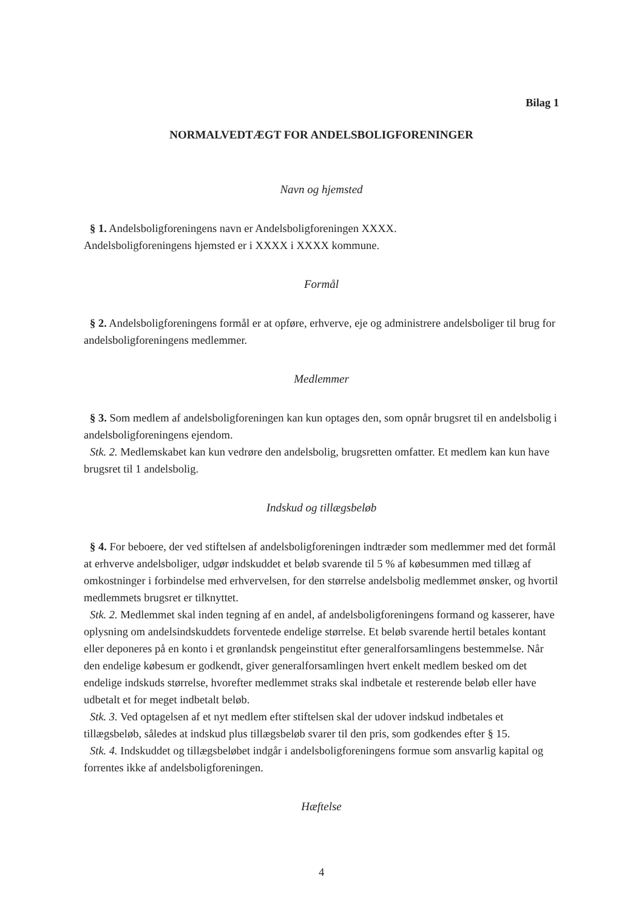Bilag 1
NORMALVEDTÆGT FOR ANDELSBOLIGFORENINGER
Navn og hjemsted
§ 1. Andelsboligforeningens navn er Andelsboligforeningen XXXX.
Andelsboligforeningens hjemsted er i XXXX i XXXX kommune.
Formål
§ 2. Andelsboligforeningens formål er at opføre, erhverve, eje og administrere andelsboliger til brug for andelsboligforeningens medlemmer.
Medlemmer
§ 3. Som medlem af andelsboligforeningen kan kun optages den, som opnår brugsret til en andelsbolig i andelsboligforeningens ejendom.
Stk. 2. Medlemskabet kan kun vedrøre den andelsbolig, brugsretten omfatter. Et medlem kan kun have brugsret til 1 andelsbolig.
Indskud og tillægsbeløb
§ 4. For beboere, der ved stiftelsen af andelsboligforeningen indtræder som medlemmer med det formål at erhverve andelsboliger, udgør indskuddet et beløb svarende til 5 % af købesummen med tillæg af omkostninger i forbindelse med erhvervelsen, for den størrelse andelsbolig medlemmet ønsker, og hvortil medlemmets brugsret er tilknyttet.
Stk. 2. Medlemmet skal inden tegning af en andel, af andelsboligforeningens formand og kasserer, have oplysning om andelsindskuddets forventede endelige størrelse. Et beløb svarende hertil betales kontant eller deponeres på en konto i et grønlandsk pengeinstitut efter generalforsamlingens bestemmelse. Når den endelige købesum er godkendt, giver generalforsamlingen hvert enkelt medlem besked om det endelige indskuds størrelse, hvorefter medlemmet straks skal indbetale et resterende beløb eller have udbetalt et for meget indbetalt beløb.
Stk. 3. Ved optagelsen af et nyt medlem efter stiftelsen skal der udover indskud indbetales et tillægsbeløb, således at indskud plus tillægsbeløb svarer til den pris, som godkendes efter § 15.
Stk. 4. Indskuddet og tillægsbeløbet indgår i andelsboligforeningens formue som ansvarlig kapital og forrentes ikke af andelsboligforeningen.
Hæftelse
4